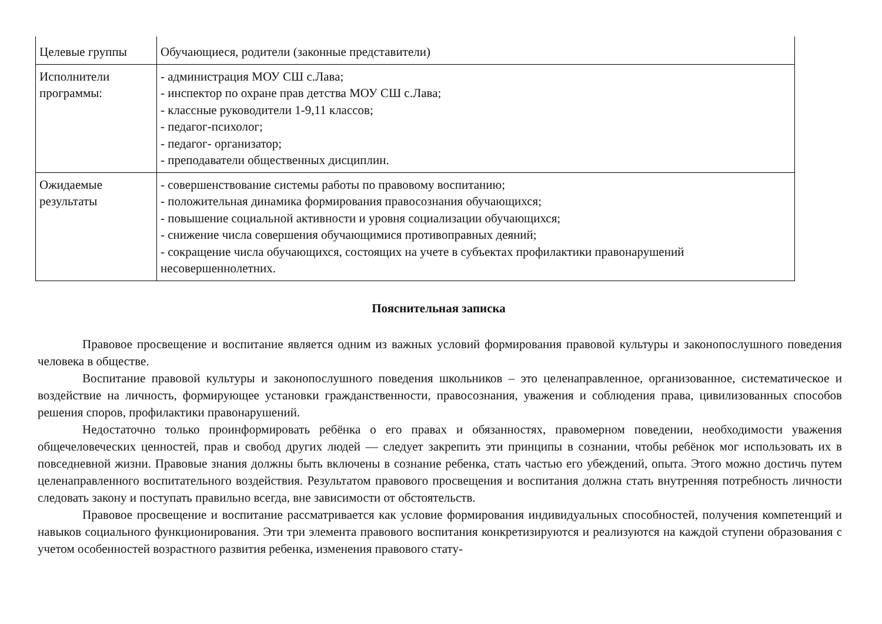| Целевые группы | Обучающиеся, родители (законные представители) |
| Исполнители программы: | - администрация МОУ СШ с.Лава; - инспектор по охране прав детства МОУ СШ с.Лава; - классные руководители 1-9,11 классов; - педагог-психолог; - педагог- организатор; - преподаватели общественных дисциплин. |
| Ожидаемые результаты | - совершенствование системы работы по правовому воспитанию; - положительная динамика формирования правосознания обучающихся; - повышение социальной активности и уровня социализации обучающихся; - снижение числа совершения обучающимися противоправных деяний; - сокращение числа обучающихся, состоящих на учете в субъектах профилактики правонарушений несовершеннолетних. |
Пояснительная записка
Правовое просвещение и воспитание является одним из важных условий формирования правовой культуры и законопослушного поведения человека в обществе.
Воспитание правовой культуры и законопослушного поведения школьников – это целенаправленное, организованное, систематическое и воздействие на личность, формирующее установки гражданственности, правосознания, уважения и соблюдения права, цивилизованных способов решения споров, профилактики правонарушений.
Недостаточно только проинформировать ребёнка о его правах и обязанностях, правомерном поведении, необходимости уважения общечеловеческих ценностей, прав и свобод других людей — следует закрепить эти принципы в сознании, чтобы ребёнок мог использовать их в повседневной жизни. Правовые знания должны быть включены в сознание ребенка, стать частью его убеждений, опыта. Этого можно достичь путем целенаправленного воспитательного воздействия. Результатом правового просвещения и воспитания должна стать внутренняя потребность личности следовать закону и поступать правильно всегда, вне зависимости от обстоятельств.
Правовое просвещение и воспитание рассматривается как условие формирования индивидуальных способностей, получения компетенций и навыков социального функционирования. Эти три элемента правового воспитания конкретизируются и реализуются на каждой ступени образования с учетом особенностей возрастного развития ребенка, изменения правового стату-